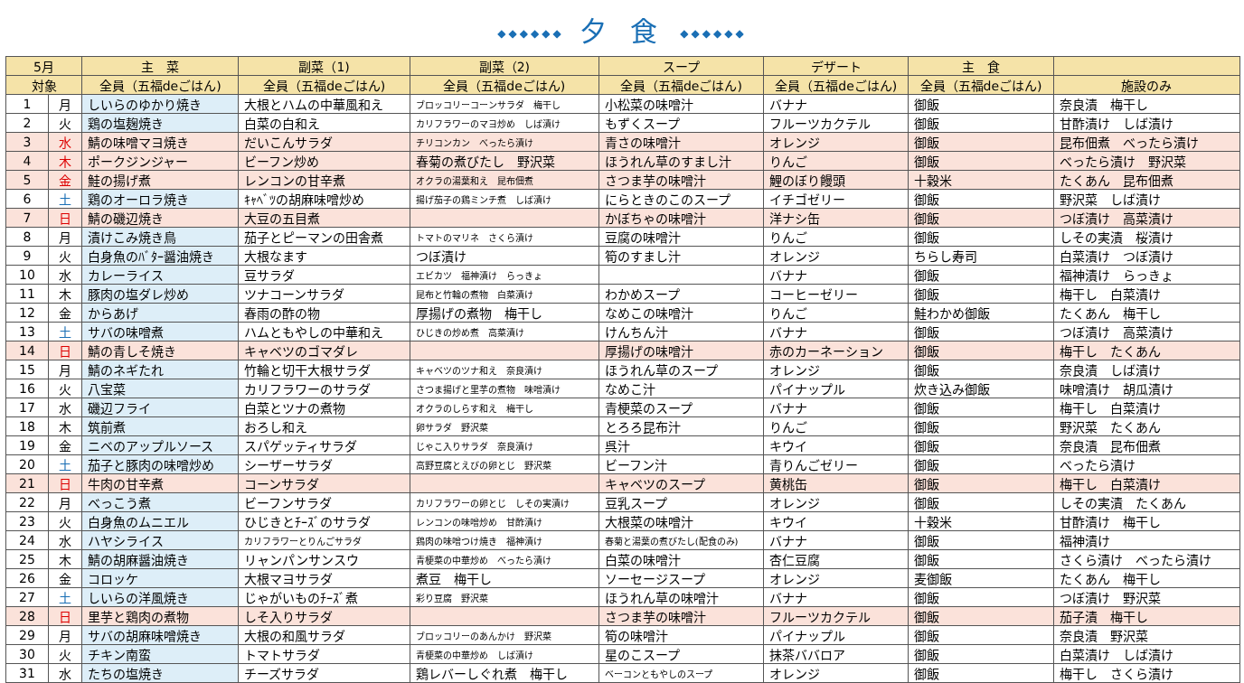◆◆◆◆◆◆ 夕 食 ◆◆◆◆◆◆
| 5月 | | 主 菜 | 副菜（1) | 副菜（2) | スープ | デザート | 主 食 | |
| --- | --- | --- | --- | --- | --- | --- | --- | --- |
| 対象 | | 全員（五福deごはん) | 全員（五福deごはん) | 全員（五福deごはん) | 全員（五福deごはん) | 全員（五福deごはん) | 全員（五福deごはん) | 施設のみ |
| 1 | 月 | しいらのゆかり焼き | 大根とハムの中華風和え | ブロッコリーコーンサラダ 梅干し | 小松菜の味噌汁 | バナナ | 御飯 | 奈良漬 梅干し |
| 2 | 火 | 鶏の塩麹焼き | 白菜の白和え | カリフラワーのマヨ炒め しば漬け | もずくスープ | フルーツカクテル | 御飯 | 甘酢漬け しば漬け |
| 3 | 水 | 鯖の味噌マヨ焼き | だいこんサラダ | チリコンカン べったら漬け | 青さの味噌汁 | オレンジ | 御飯 | 昆布佃煮 べったら漬け |
| 4 | 木 | ポークジンジャー | ビーフン炒め | 春菊の煮びたし 野沢菜 | ほうれん草のすまし汁 | りんご | 御飯 | べったら漬け 野沢菜 |
| 5 | 金 | 鮭の揚げ煮 | レンコンの甘辛煮 | オクラの湯葉和え 昆布佃煮 | さつま芋の味噌汁 | 鯉のぼり饅頭 | 十穀米 | たくあん 昆布佃煮 |
| 6 | 土 | 鶏のオーロラ焼き | ｷｬﾍﾞﾂの胡麻味噌炒め | 揚げ茄子の鶏ミンチ煮 しば漬け | にらときのこのスープ | イチゴゼリー | 御飯 | 野沢菜 しば漬け |
| 7 | 日 | 鯖の磯辺焼き | 大豆の五目煮 | | かぼちゃの味噌汁 | 洋ナシ缶 | 御飯 | つぼ漬け 高菜漬け |
| 8 | 月 | 漬けこみ焼き鳥 | 茄子とピーマンの田舎煮 | トマトのマリネ さくら漬け | 豆腐の味噌汁 | りんご | 御飯 | しその実漬 桜漬け |
| 9 | 火 | 白身魚のﾊﾞﾀｰ醤油焼き | 大根なます | つぼ漬け | 筍のすまし汁 | オレンジ | ちらし寿司 | 白菜漬け つぼ漬け |
| 10 | 水 | カレーライス | 豆サラダ | エビカツ 福神漬け らっきょ | | バナナ | 御飯 | 福神漬け らっきょ |
| 11 | 木 | 豚肉の塩ダレ炒め | ツナコーンサラダ | 昆布と竹輪の煮物 白菜漬け | わかめスープ | コーヒーゼリー | 御飯 | 梅干し 白菜漬け |
| 12 | 金 | からあげ | 春雨の酢の物 | 厚揚げの煮物 梅干し | なめこの味噌汁 | りんご | 鮭わかめ御飯 | たくあん 梅干し |
| 13 | 土 | サバの味噌煮 | ハムともやしの中華和え | ひじきの炒め煮 高菜漬け | けんちん汁 | バナナ | 御飯 | つぼ漬け 高菜漬け |
| 14 | 日 | 鯖の青しそ焼き | キャベツのゴマダレ | | 厚揚げの味噌汁 | 赤のカーネーション | 御飯 | 梅干し たくあん |
| 15 | 月 | 鯖のネギたれ | 竹輪と切干大根サラダ | キャベツのツナ和え 奈良漬け | ほうれん草のスープ | オレンジ | 御飯 | 奈良漬 しば漬け |
| 16 | 火 | 八宝菜 | カリフラワーのサラダ | さつま揚げと里芋の煮物 味噌漬け | なめこ汁 | パイナップル | 炊き込み御飯 | 味噌漬け 胡瓜漬け |
| 17 | 水 | 磯辺フライ | 白菜とツナの煮物 | オクラのしらす和え 梅干し | 青梗菜のスープ | バナナ | 御飯 | 梅干し 白菜漬け |
| 18 | 木 | 筑前煮 | おろし和え | 卵サラダ 野沢菜 | とろろ昆布汁 | りんご | 御飯 | 野沢菜 たくあん |
| 19 | 金 | ニベのアップルソース | スパゲッティサラダ | じゃこ入りサラダ 奈良漬け | 呉汁 | キウイ | 御飯 | 奈良漬 昆布佃煮 |
| 20 | 土 | 茄子と豚肉の味噌炒め | シーザーサラダ | 高野豆腐とえびの卵とじ 野沢菜 | ビーフン汁 | 青りんごゼリー | 御飯 | べったら漬け |
| 21 | 日 | 牛肉の甘辛煮 | コーンサラダ | | キャベツのスープ | 黄桃缶 | 御飯 | 梅干し 白菜漬け |
| 22 | 月 | べっこう煮 | ビーフンサラダ | カリフラワーの卵とじ しその実漬け | 豆乳スープ | オレンジ | 御飯 | しその実漬 たくあん |
| 23 | 火 | 白身魚のムニエル | ひじきとﾁｰｽﾞのサラダ | レンコンの味噌炒め 甘酢漬け | 大根菜の味噌汁 | キウイ | 十穀米 | 甘酢漬け 梅干し |
| 24 | 水 | ハヤシライス | カリフラワーとりんごサラダ | 鶏肉の味噌つけ焼き 福神漬け | 春菊と湯葉の煮びたし(配食のみ) | バナナ | 御飯 | 福神漬け |
| 25 | 木 | 鯖の胡麻醤油焼き | リャンパンサンスウ | 青梗菜の中華炒め べったら漬け | 白菜の味噌汁 | 杏仁豆腐 | 御飯 | さくら漬け べったら漬け |
| 26 | 金 | コロッケ | 大根マヨサラダ | 煮豆 梅干し | ソーセージスープ | オレンジ | 麦御飯 | たくあん 梅干し |
| 27 | 土 | しいらの洋風焼き | じゃがいものﾁｰｽﾞ煮 | 彩り豆腐 野沢菜 | ほうれん草の味噌汁 | バナナ | 御飯 | つぼ漬け 野沢菜 |
| 28 | 日 | 里芋と鶏肉の煮物 | しそ入りサラダ | | さつま芋の味噌汁 | フルーツカクテル | 御飯 | 茄子漬 梅干し |
| 29 | 月 | サバの胡麻味噌焼き | 大根の和風サラダ | ブロッコリーのあんかけ 野沢菜 | 筍の味噌汁 | パイナップル | 御飯 | 奈良漬 野沢菜 |
| 30 | 火 | チキン南蛮 | トマトサラダ | 青梗菜の中華炒め しば漬け | 星のこスープ | 抹茶ババロア | 御飯 | 白菜漬け しば漬け |
| 31 | 水 | たちの塩焼き | チーズサラダ | 鶏レバーしぐれ煮 梅干し | ベーコンともやしのスープ | オレンジ | 御飯 | 梅干し さくら漬け |